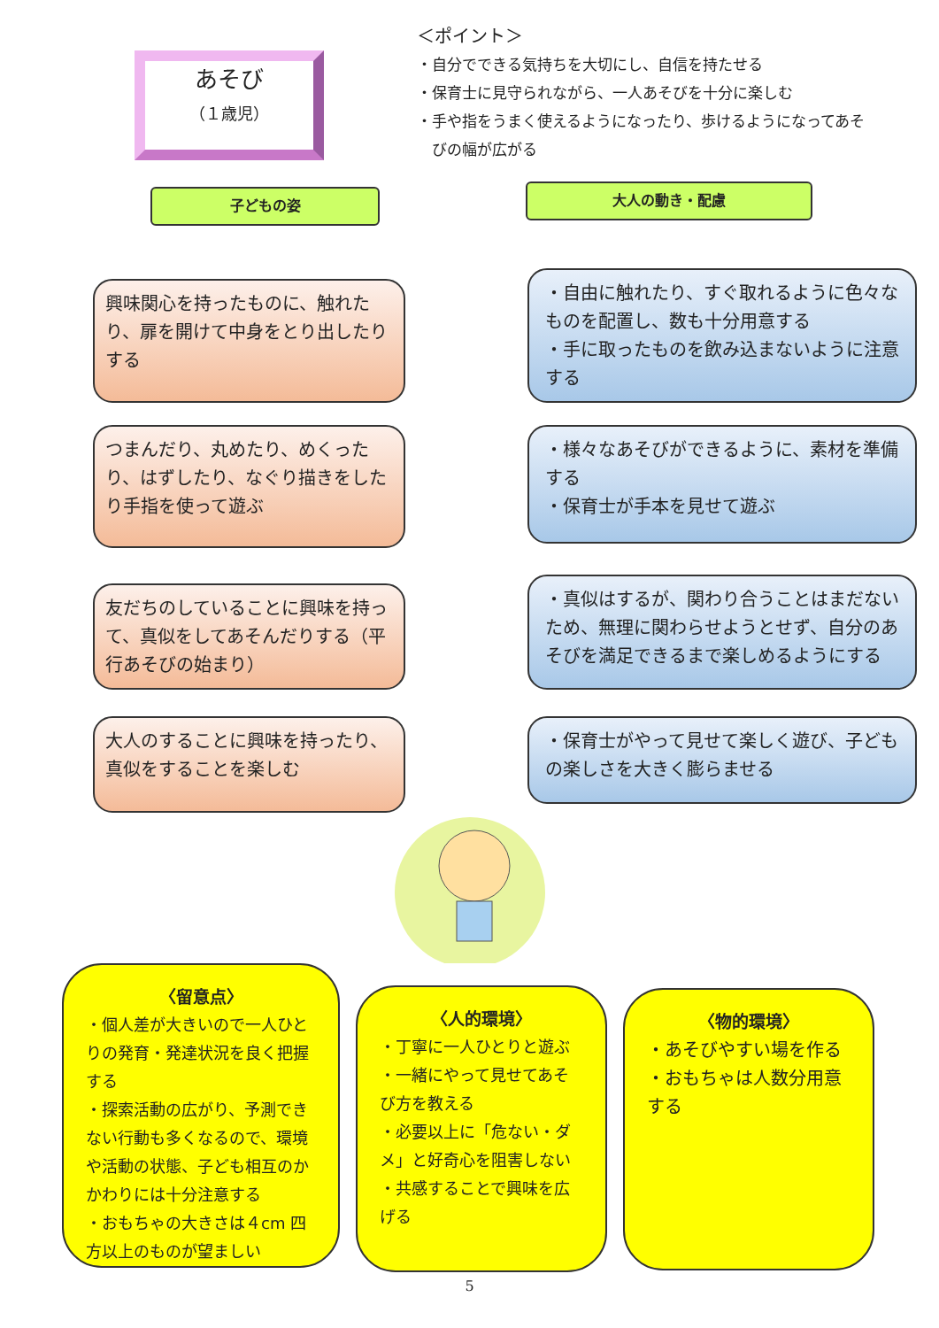あそび
（１歳児）
＜ポイント＞
・自分でできる気持ちを大切にし、自信を持たせる
・保育士に見守られながら、一人あそびを十分に楽しむ
・手や指をうまく使えるようになったり、歩けるようになってあそ
　びの幅が広がる
子どもの姿
大人の動き・配慮
興味関心を持ったものに、触れたり、扉を開けて中身をとり出したりする
・自由に触れたり、すぐ取れるように色々なものを配置し、数も十分用意する
・手に取ったものを飲み込まないように注意する
つまんだり、丸めたり、めくったり、はずしたり、なぐり描きをしたり手指を使って遊ぶ
・様々なあそびができるように、素材を準備する
・保育士が手本を見せて遊ぶ
友だちのしていることに興味を持って、真似をしてあそんだりする（平行あそびの始まり）
・真似はするが、関わり合うことはまだないため、無理に関わらせようとせず、自分のあそびを満足できるまで楽しめるようにする
大人のすることに興味を持ったり、真似をすることを楽しむ
・保育士がやって見せて楽しく遊び、子どもの楽しさを大きく膨らませる
〈留意点〉
・個人差が大きいので一人ひとりの発育・発達状況を良く把握する
・探索活動の広がり、予測できない行動も多くなるので、環境や活動の状態、子ども相互のかかわりには十分注意する
・おもちゃの大きさは４cm 四方以上のものが望ましい
〈人的環境〉
・丁寧に一人ひとりと遊ぶ
・一緒にやって見せてあそび方を教える
・必要以上に「危ない・ダメ」と好奇心を阻害しない
・共感することで興味を広げる
〈物的環境〉
・あそびやすい場を作る
・おもちゃは人数分用意する
5